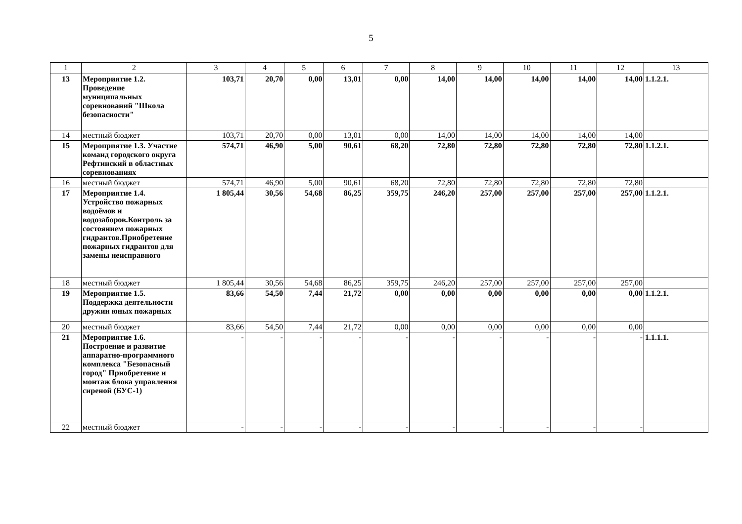5
| 1 | 2 | 3 | 4 | 5 | 6 | 7 | 8 | 9 | 10 | 11 | 12 | 13 |
| --- | --- | --- | --- | --- | --- | --- | --- | --- | --- | --- | --- | --- |
| 13 | Мероприятие 1.2. Проведение муниципальных соревнований "Школа безопасности" | 103,71 | 20,70 | 0,00 | 13,01 | 0,00 | 14,00 | 14,00 | 14,00 | 14,00 | 14,00 | 1.1.2.1. |
| 14 | местный бюджет | 103,71 | 20,70 | 0,00 | 13,01 | 0,00 | 14,00 | 14,00 | 14,00 | 14,00 | 14,00 | |
| 15 | Мероприятие 1.3. Участие команд городского округа Рефтинский в областных соревнованиях | 574,71 | 46,90 | 5,00 | 90,61 | 68,20 | 72,80 | 72,80 | 72,80 | 72,80 | 72,80 | 1.1.2.1. |
| 16 | местный бюджет | 574,71 | 46,90 | 5,00 | 90,61 | 68,20 | 72,80 | 72,80 | 72,80 | 72,80 | 72,80 | |
| 17 | Мероприятие 1.4. Устройство пожарных водоёмов и водозаборов.Контроль за состоянием пожарных гидрантов.Приобретение пожарных гидрантов для замены неисправного | 1 805,44 | 30,56 | 54,68 | 86,25 | 359,75 | 246,20 | 257,00 | 257,00 | 257,00 | 257,00 | 1.1.2.1. |
| 18 | местный бюджет | 1 805,44 | 30,56 | 54,68 | 86,25 | 359,75 | 246,20 | 257,00 | 257,00 | 257,00 | 257,00 | |
| 19 | Мероприятие 1.5. Поддержка деятельности дружин юных пожарных | 83,66 | 54,50 | 7,44 | 21,72 | 0,00 | 0,00 | 0,00 | 0,00 | 0,00 | 0,00 | 1.1.2.1. |
| 20 | местный бюджет | 83,66 | 54,50 | 7,44 | 21,72 | 0,00 | 0,00 | 0,00 | 0,00 | 0,00 | 0,00 | |
| 21 | Мероприятие 1.6. Построение и развитие аппаратно-программного комплекса "Безопасный город" Приобретение и монтаж блока управления сиреной (БУС-1) | - | - | - | - | - | - | - | - | - | - | 1.1.1.1. |
| 22 | местный бюджет | - | - | - | - | - | - | - | - | - | - | |